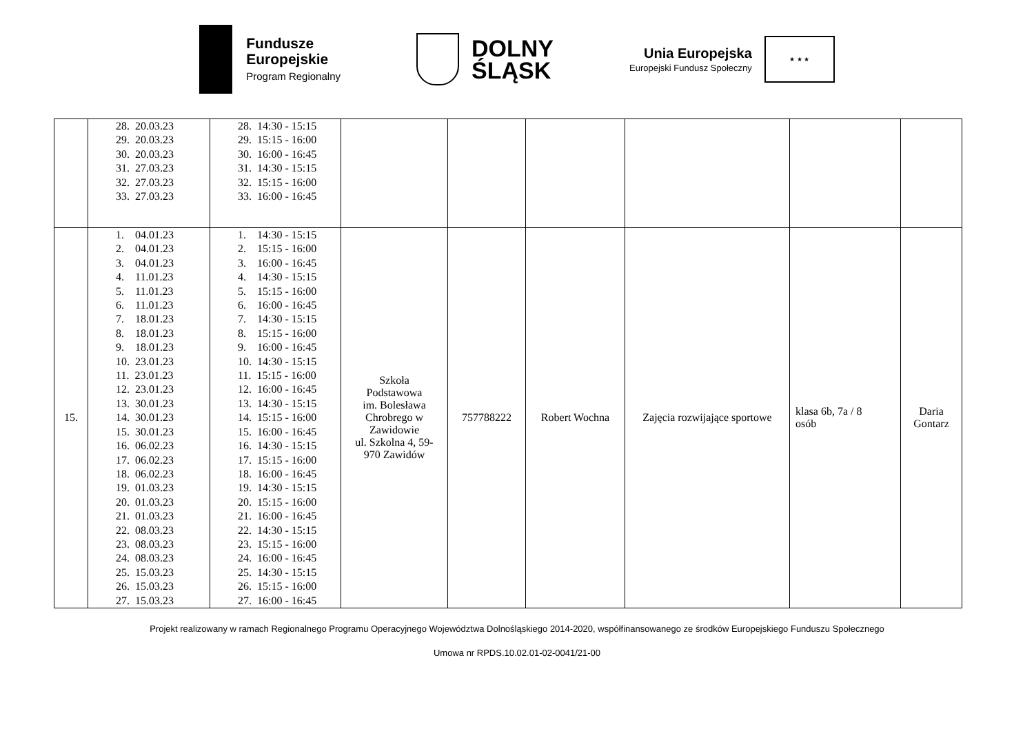Fundusze
Europejskie
Program Regionalny
DOLNY
ŚLĄSK
Unia Europejska
Europejski Fundusz Społeczny
★ ★ ★
| | 28. 20.03.23 29. 20.03.23 30. 20.03.23 31. 27.03.23 32. 27.03.23 33. 27.03.23 | 28. 14:30 - 15:15 29. 15:15 - 16:00 30. 16:00 - 16:45 31. 14:30 - 15:15 32. 15:15 - 16:00 33. 16:00 - 16:45 | | | | | | |
| 15. | 1. 04.01.23 2. 04.01.23 3. 04.01.23 4. 11.01.23 5. 11.01.23 6. 11.01.23 7. 18.01.23 8. 18.01.23 9. 18.01.23 10. 23.01.23 11. 23.01.23 12. 23.01.23 13. 30.01.23 14. 30.01.23 15. 30.01.23 16. 06.02.23 17. 06.02.23 18. 06.02.23 19. 01.03.23 20. 01.03.23 21. 01.03.23 22. 08.03.23 23. 08.03.23 24. 08.03.23 25. 15.03.23 26. 15.03.23 27. 15.03.23 | 1. 14:30 - 15:15 2. 15:15 - 16:00 3. 16:00 - 16:45 4. 14:30 - 15:15 5. 15:15 - 16:00 6. 16:00 - 16:45 7. 14:30 - 15:15 8. 15:15 - 16:00 9. 16:00 - 16:45 10. 14:30 - 15:15 11. 15:15 - 16:00 12. 16:00 - 16:45 13. 14:30 - 15:15 14. 15:15 - 16:00 15. 16:00 - 16:45 16. 14:30 - 15:15 17. 15:15 - 16:00 18. 16:00 - 16:45 19. 14:30 - 15:15 20. 15:15 - 16:00 21. 16:00 - 16:45 22. 14:30 - 15:15 23. 15:15 - 16:00 24. 16:00 - 16:45 25. 14:30 - 15:15 26. 15:15 - 16:00 27. 16:00 - 16:45 | Szkoła Podstawowa im. Bolesława Chrobrego w Zawidowie ul. Szkolna 4, 59- 970 Zawidów | 757788222 | Robert Wochna | Zajęcia rozwijające sportowe | klasa 6b, 7a / 8 osób | Daria Gontarz |
Projekt realizowany w ramach Regionalnego Programu Operacyjnego Województwa Dolnośląskiego 2014-2020, współfinansowanego ze środków Europejskiego Funduszu Społecznego
Umowa nr RPDS.10.02.01-02-0041/21-00